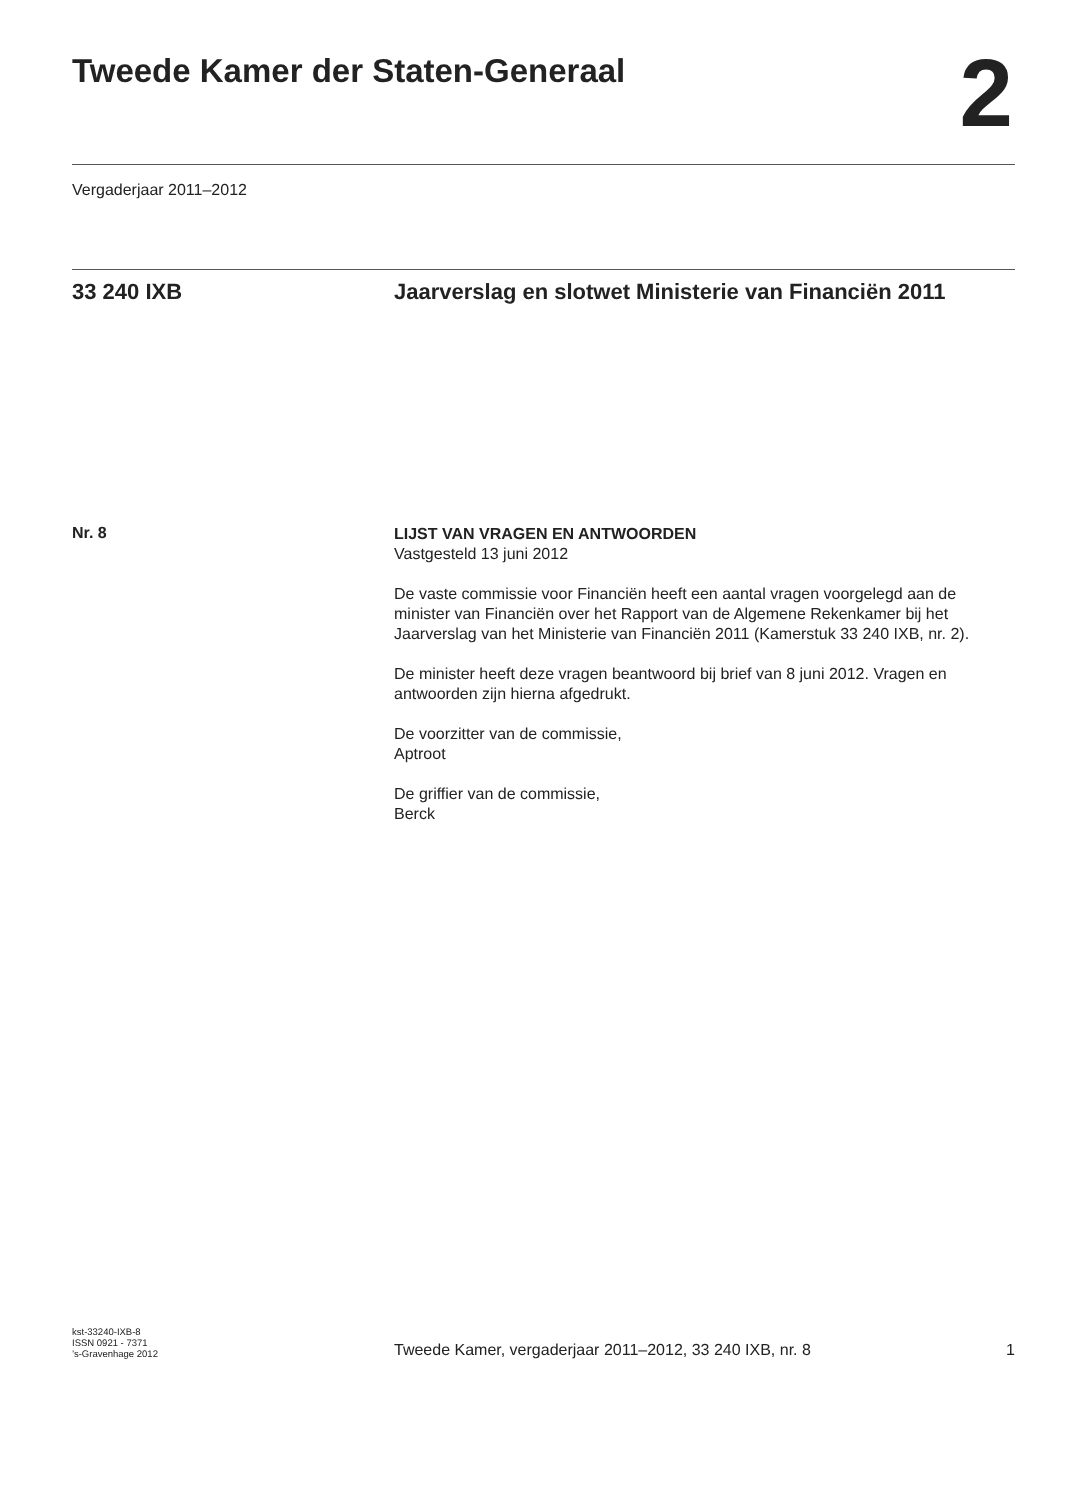Tweede Kamer der Staten-Generaal
2
Vergaderjaar 2011–2012
33 240 IXB Jaarverslag en slotwet Ministerie van Financiën 2011
Nr. 8
LIJST VAN VRAGEN EN ANTWOORDEN
Vastgesteld 13 juni 2012
De vaste commissie voor Financiën heeft een aantal vragen voorgelegd aan de minister van Financiën over het Rapport van de Algemene Rekenkamer bij het Jaarverslag van het Ministerie van Financiën 2011 (Kamerstuk 33 240 IXB, nr. 2).
De minister heeft deze vragen beantwoord bij brief van 8 juni 2012. Vragen en antwoorden zijn hierna afgedrukt.
De voorzitter van de commissie,
Aptroot
De griffier van de commissie,
Berck
kst-33240-IXB-8
ISSN 0921 - 7371
’s-Gravenhage 2012
Tweede Kamer, vergaderjaar 2011–2012, 33 240 IXB, nr. 8
1